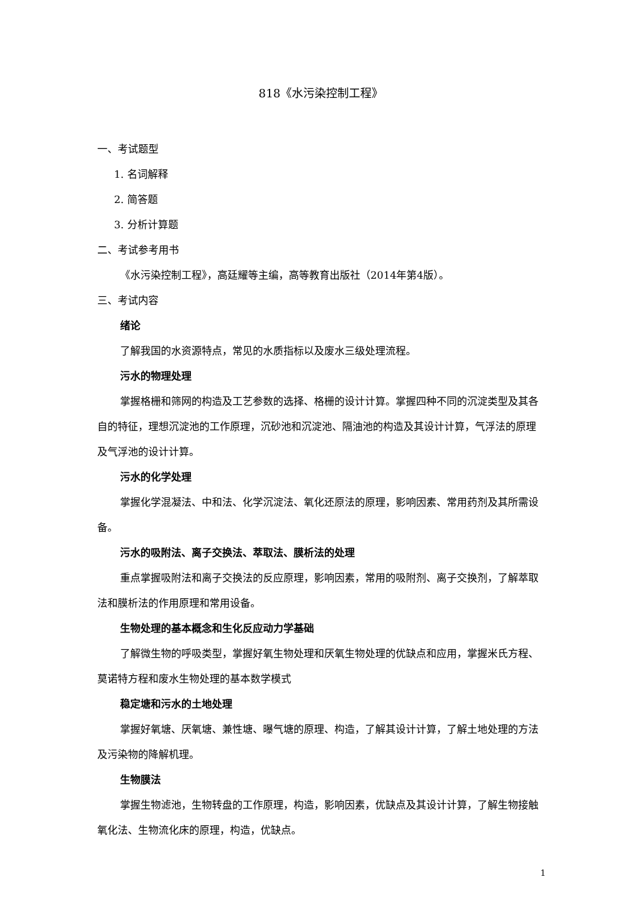818《水污染控制工程》
一、考试题型
1. 名词解释
2. 简答题
3. 分析计算题
二、考试参考用书
《水污染控制工程》，高廷耀等主编，高等教育出版社（2014年第4版）。
三、考试内容
绪论
了解我国的水资源特点，常见的水质指标以及废水三级处理流程。
污水的物理处理
掌握格栅和筛网的构造及工艺参数的选择、格栅的设计计算。掌握四种不同的沉淀类型及其各自的特征，理想沉淀池的工作原理，沉砂池和沉淀池、隔油池的构造及其设计计算，气浮法的原理及气浮池的设计计算。
污水的化学处理
掌握化学混凝法、中和法、化学沉淀法、氧化还原法的原理，影响因素、常用药剂及其所需设备。
污水的吸附法、离子交换法、萃取法、膜析法的处理
重点掌握吸附法和离子交换法的反应原理，影响因素，常用的吸附剂、离子交换剂，了解萃取法和膜析法的作用原理和常用设备。
生物处理的基本概念和生化反应动力学基础
了解微生物的呼吸类型，掌握好氧生物处理和厌氧生物处理的优缺点和应用，掌握米氏方程、莫诺特方程和废水生物处理的基本数学模式
稳定塘和污水的土地处理
掌握好氧塘、厌氧塘、兼性塘、曝气塘的原理、构造，了解其设计计算，了解土地处理的方法及污染物的降解机理。
生物膜法
掌握生物滤池，生物转盘的工作原理，构造，影响因素，优缺点及其设计计算，了解生物接触氧化法、生物流化床的原理，构造，优缺点。
1